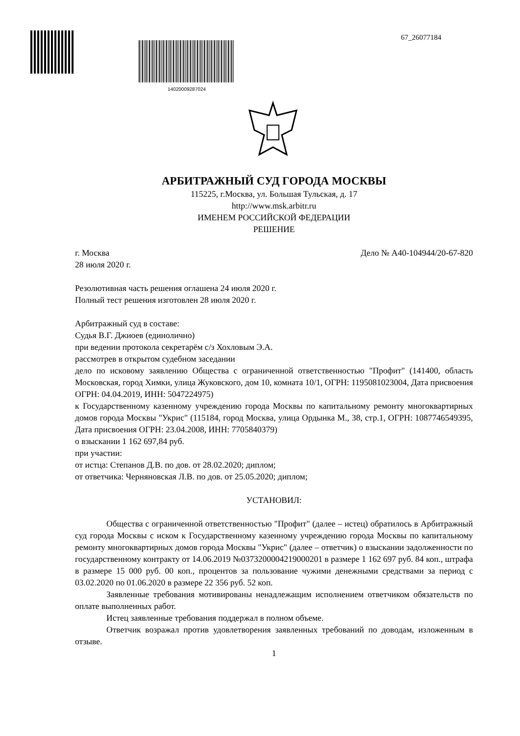14020009287024
67_26077184
АРБИТРАЖНЫЙ СУД ГОРОДА МОСКВЫ
115225, г.Москва, ул. Большая Тульская, д. 17
http://www.msk.arbitr.ru
ИМЕНЕМ РОССИЙСКОЙ ФЕДЕРАЦИИ
РЕШЕНИЕ
г. Москва Дело № А40-104944/20-67-820
28 июля 2020 г.
Резолютивная часть решения оглашена 24 июля 2020 г.
Полный тест решения изготовлен 28 июля 2020 г.
Арбитражный суд в составе:
Судья В.Г. Джиоев (единолично)
при ведении протокола секретарём с/з Хохловым Э.А.
рассмотрев в открытом судебном заседании
дело по исковому заявлению Общества с ограниченной ответственностью "Профит" (141400, область Московская, город Химки, улица Жуковского, дом 10, комната 10/1, ОГРН: 1195081023004, Дата присвоения ОГРН: 04.04.2019, ИНН: 5047224975)
к Государственному казенному учреждению города Москвы по капитальному ремонту многоквартирных домов города Москвы "Укрис" (115184, город Москва, улица Ордынка М., 38, стр.1, ОГРН: 1087746549395, Дата присвоения ОГРН: 23.04.2008, ИНН: 7705840379)
о взыскании 1 162 697,84 руб.
при участии:
от истца: Степанов Д.В. по дов. от 28.02.2020; диплом;
от ответчика: Черняновская Л.В. по дов. от 25.05.2020; диплом;
УСТАНОВИЛ:
Общества с ограниченной ответственностью "Профит" (далее – истец) обратилось в Арбитражный суд города Москвы с иском к Государственному казенному учреждению города Москвы по капитальному ремонту многоквартирных домов города Москвы "Укрис" (далее – ответчик) о взыскании задолженности по государственному контракту от 14.06.2019 №0373200004219000201 в размере 1 162 697 руб. 84 коп., штрафа в размере 15 000 руб. 00 коп., процентов за пользование чужими денежными средствами за период с 03.02.2020 по 01.06.2020 в размере 22 356 руб. 52 коп.
Заявленные требования мотивированы ненадлежащим исполнением ответчиком обязательств по оплате выполненных работ.
Истец заявленные требования поддержал в полном объеме.
Ответчик возражал против удовлетворения заявленных требований по доводам, изложенным в отзыве.
1